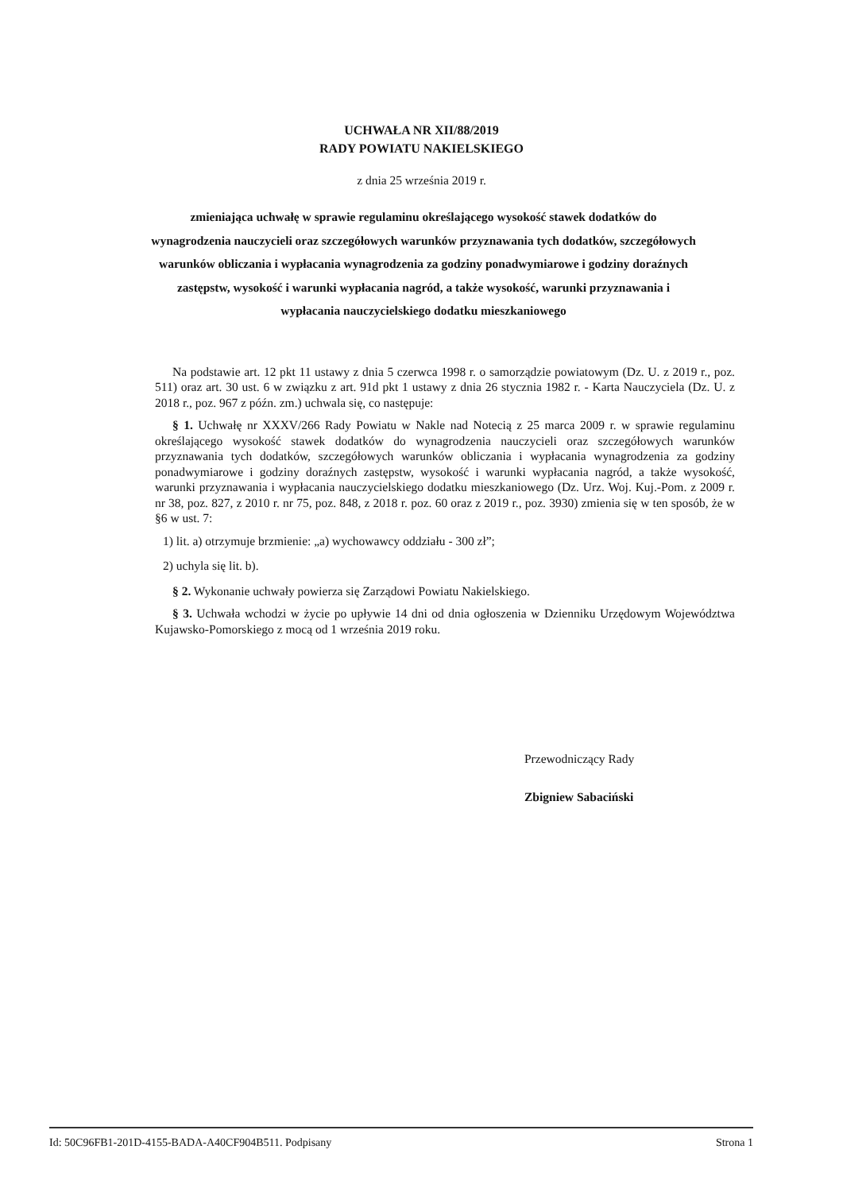UCHWAŁA NR XII/88/2019
RADY POWIATU NAKIELSKIEGO
z dnia 25 września 2019 r.
zmieniająca uchwałę w sprawie regulaminu określającego wysokość stawek dodatków do wynagrodzenia nauczycieli oraz szczegółowych warunków przyznawania tych dodatków, szczegółowych warunków obliczania i wypłacania wynagrodzenia za godziny ponadwymiarowe i godziny doraźnych zastępstw, wysokość i warunki wypłacania nagród, a także wysokość, warunki przyznawania i wypłacania nauczycielskiego dodatku mieszkaniowego
Na podstawie art. 12 pkt 11 ustawy z dnia 5 czerwca 1998 r. o samorządzie powiatowym (Dz. U. z 2019 r., poz. 511) oraz art. 30 ust. 6 w związku z art. 91d pkt 1 ustawy z dnia 26 stycznia 1982 r. - Karta Nauczyciela (Dz. U. z 2018 r., poz. 967 z późn. zm.) uchwala się, co następuje:
§ 1. Uchwałę nr XXXV/266 Rady Powiatu w Nakle nad Notecią z 25 marca 2009 r. w sprawie regulaminu określającego wysokość stawek dodatków do wynagrodzenia nauczycieli oraz szczegółowych warunków przyznawania tych dodatków, szczegółowych warunków obliczania i wypłacania wynagrodzenia za godziny ponadwymiarowe i godziny doraźnych zastępstw, wysokość i warunki wypłacania nagród, a także wysokość, warunki przyznawania i wypłacania nauczycielskiego dodatku mieszkaniowego (Dz. Urz. Woj. Kuj.-Pom. z 2009 r. nr 38, poz. 827, z 2010 r. nr 75, poz. 848, z 2018 r. poz. 60 oraz z 2019 r., poz. 3930) zmienia się w ten sposób, że w §6 w ust. 7:
1) lit. a) otrzymuje brzmienie: „a) wychowawcy oddziału - 300 zł”;
2) uchyla się lit. b).
§ 2. Wykonanie uchwały powierza się Zarządowi Powiatu Nakielskiego.
§ 3. Uchwała wchodzi w życie po upływie 14 dni od dnia ogłoszenia w Dzienniku Urzędowym Województwa Kujawsko-Pomorskiego z mocą od 1 września 2019 roku.
Przewodniczący Rady
Zbigniew Sabaciński
Id: 50C96FB1-201D-4155-BADA-A40CF904B511. Podpisany Strona 1